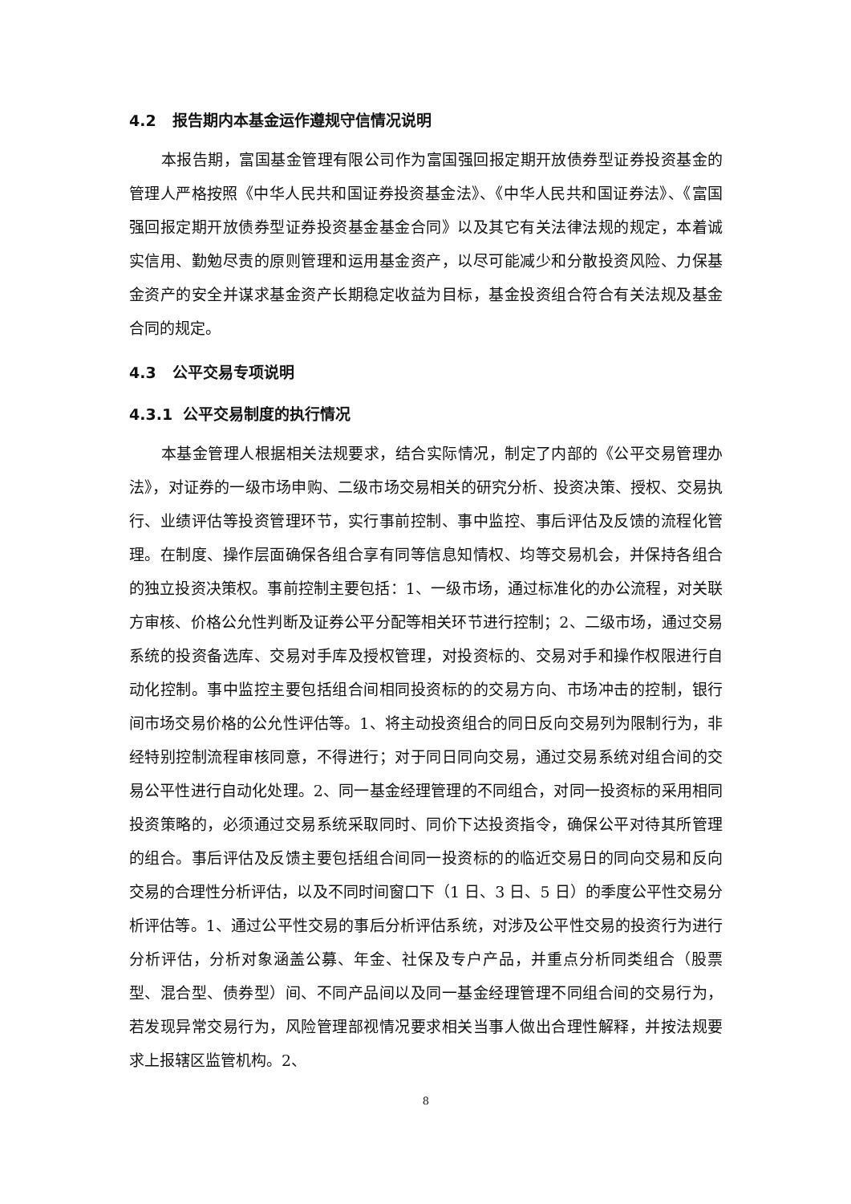4.2 报告期内本基金运作遵规守信情况说明
本报告期，富国基金管理有限公司作为富国强回报定期开放债券型证券投资基金的管理人严格按照《中华人民共和国证券投资基金法》、《中华人民共和国证券法》、《富国强回报定期开放债券型证券投资基金基金合同》以及其它有关法律法规的规定，本着诚实信用、勤勉尽责的原则管理和运用基金资产，以尽可能减少和分散投资风险、力保基金资产的安全并谋求基金资产长期稳定收益为目标，基金投资组合符合有关法规及基金合同的规定。
4.3 公平交易专项说明
4.3.1 公平交易制度的执行情况
本基金管理人根据相关法规要求，结合实际情况，制定了内部的《公平交易管理办法》，对证券的一级市场申购、二级市场交易相关的研究分析、投资决策、授权、交易执行、业绩评估等投资管理环节，实行事前控制、事中监控、事后评估及反馈的流程化管理。在制度、操作层面确保各组合享有同等信息知情权、均等交易机会，并保持各组合的独立投资决策权。事前控制主要包括：1、一级市场，通过标准化的办公流程，对关联方审核、价格公允性判断及证券公平分配等相关环节进行控制；2、二级市场，通过交易系统的投资备选库、交易对手库及授权管理，对投资标的、交易对手和操作权限进行自动化控制。事中监控主要包括组合间相同投资标的的交易方向、市场冲击的控制，银行间市场交易价格的公允性评估等。1、将主动投资组合的同日反向交易列为限制行为，非经特别控制流程审核同意，不得进行；对于同日同向交易，通过交易系统对组合间的交易公平性进行自动化处理。2、同一基金经理管理的不同组合，对同一投资标的采用相同投资策略的，必须通过交易系统采取同时、同价下达投资指令，确保公平对待其所管理的组合。事后评估及反馈主要包括组合间同一投资标的的临近交易日的同向交易和反向交易的合理性分析评估，以及不同时间窗口下（1 日、3 日、5 日）的季度公平性交易分析评估等。1、通过公平性交易的事后分析评估系统，对涉及公平性交易的投资行为进行分析评估，分析对象涵盖公募、年金、社保及专户产品，并重点分析同类组合（股票型、混合型、债券型）间、不同产品间以及同一基金经理管理不同组合间的交易行为，若发现异常交易行为，风险管理部视情况要求相关当事人做出合理性解释，并按法规要求上报辖区监管机构。2、
8